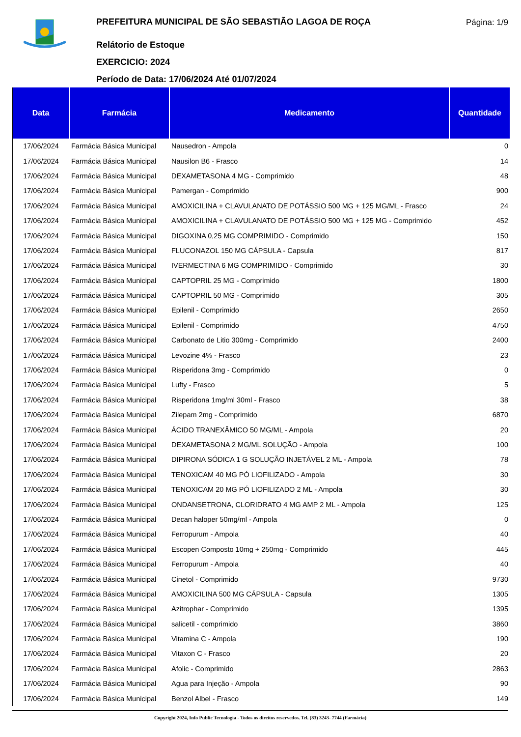PREFEITURA MUNICIPAL DE SÃO SEBASTIÃO LAGOA DE ROÇA
Relátorio de Estoque
EXERCICIO: 2024
Período de Data: 17/06/2024 Até 01/07/2024
Página: 1/9
| Data | Farmácia | Medicamento | Quantidade |
| --- | --- | --- | --- |
| 17/06/2024 | Farmácia Básica Municipal | Nausedron - Ampola | 0 |
| 17/06/2024 | Farmácia Básica Municipal | Nausilon B6 - Frasco | 14 |
| 17/06/2024 | Farmácia Básica Municipal | DEXAMETASONA 4 MG - Comprimido | 48 |
| 17/06/2024 | Farmácia Básica Municipal | Pamergan - Comprimido | 900 |
| 17/06/2024 | Farmácia Básica Municipal | AMOXICILINA + CLAVULANATO DE POTÁSSIO 500 MG + 125 MG/ML - Frasco | 24 |
| 17/06/2024 | Farmácia Básica Municipal | AMOXICILINA + CLAVULANATO DE POTÁSSIO 500 MG + 125 MG - Comprimido | 452 |
| 17/06/2024 | Farmácia Básica Municipal | DIGOXINA 0,25 MG COMPRIMIDO - Comprimido | 150 |
| 17/06/2024 | Farmácia Básica Municipal | FLUCONAZOL 150 MG CÁPSULA - Capsula | 817 |
| 17/06/2024 | Farmácia Básica Municipal | IVERMECTINA 6 MG COMPRIMIDO - Comprimido | 30 |
| 17/06/2024 | Farmácia Básica Municipal | CAPTOPRIL 25 MG - Comprimido | 1800 |
| 17/06/2024 | Farmácia Básica Municipal | CAPTOPRIL 50 MG - Comprimido | 305 |
| 17/06/2024 | Farmácia Básica Municipal | Epilenil - Comprimido | 2650 |
| 17/06/2024 | Farmácia Básica Municipal | Epilenil - Comprimido | 4750 |
| 17/06/2024 | Farmácia Básica Municipal | Carbonato de Litio 300mg - Comprimido | 2400 |
| 17/06/2024 | Farmácia Básica Municipal | Levozine 4% - Frasco | 23 |
| 17/06/2024 | Farmácia Básica Municipal | Risperidona 3mg - Comprimido | 0 |
| 17/06/2024 | Farmácia Básica Municipal | Lufty - Frasco | 5 |
| 17/06/2024 | Farmácia Básica Municipal | Risperidona 1mg/ml 30ml - Frasco | 38 |
| 17/06/2024 | Farmácia Básica Municipal | Zilepam 2mg - Comprimido | 6870 |
| 17/06/2024 | Farmácia Básica Municipal | ÁCIDO TRANEXÂMICO 50 MG/ML - Ampola | 20 |
| 17/06/2024 | Farmácia Básica Municipal | DEXAMETASONA 2 MG/ML SOLUÇÃO - Ampola | 100 |
| 17/06/2024 | Farmácia Básica Municipal | DIPIRONA SÓDICA 1 G SOLUÇÃO INJETÁVEL 2 ML - Ampola | 78 |
| 17/06/2024 | Farmácia Básica Municipal | TENOXICAM 40 MG PÓ LIOFILIZADO - Ampola | 30 |
| 17/06/2024 | Farmácia Básica Municipal | TENOXICAM 20 MG PÓ LIOFILIZADO 2 ML - Ampola | 30 |
| 17/06/2024 | Farmácia Básica Municipal | ONDANSETRONA, CLORIDRATO 4 MG AMP 2 ML - Ampola | 125 |
| 17/06/2024 | Farmácia Básica Municipal | Decan haloper 50mg/ml - Ampola | 0 |
| 17/06/2024 | Farmácia Básica Municipal | Ferropurum - Ampola | 40 |
| 17/06/2024 | Farmácia Básica Municipal | Escopen Composto 10mg + 250mg - Comprimido | 445 |
| 17/06/2024 | Farmácia Básica Municipal | Ferropurum - Ampola | 40 |
| 17/06/2024 | Farmácia Básica Municipal | Cinetol - Comprimido | 9730 |
| 17/06/2024 | Farmácia Básica Municipal | AMOXICILINA 500 MG CÁPSULA - Capsula | 1305 |
| 17/06/2024 | Farmácia Básica Municipal | Azitrophar - Comprimido | 1395 |
| 17/06/2024 | Farmácia Básica Municipal | salicetil - comprimido | 3860 |
| 17/06/2024 | Farmácia Básica Municipal | Vitamina C - Ampola | 190 |
| 17/06/2024 | Farmácia Básica Municipal | Vitaxon C - Frasco | 20 |
| 17/06/2024 | Farmácia Básica Municipal | Afolic - Comprimido | 2863 |
| 17/06/2024 | Farmácia Básica Municipal | Agua para Injeção - Ampola | 90 |
| 17/06/2024 | Farmácia Básica Municipal | Benzol Albel - Frasco | 149 |
Copyright 2024, Info Public Tecnologia - Todos os direitos reservedos. Tel. (83) 3243- 7744 (Farmácia)